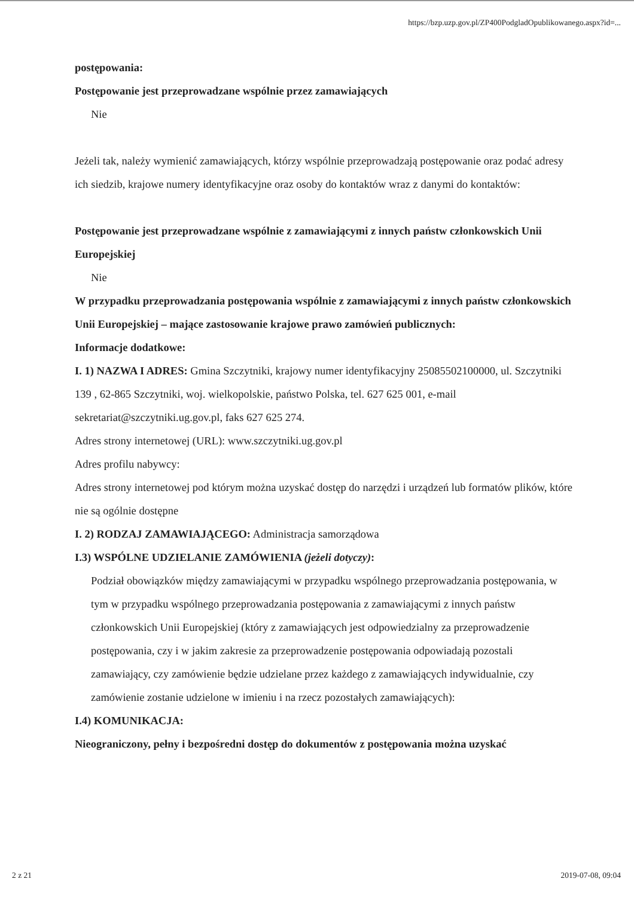https://bzp.uzp.gov.pl/ZP400PodgladOpublikowanego.aspx?id=...
postępowania:
Postępowanie jest przeprowadzane wspólnie przez zamawiających
Nie
Jeżeli tak, należy wymienić zamawiających, którzy wspólnie przeprowadzają postępowanie oraz podać adresy ich siedzib, krajowe numery identyfikacyjne oraz osoby do kontaktów wraz z danymi do kontaktów:
Postępowanie jest przeprowadzane wspólnie z zamawiającymi z innych państw członkowskich Unii Europejskiej
Nie
W przypadku przeprowadzania postępowania wspólnie z zamawiającymi z innych państw członkowskich Unii Europejskiej – mające zastosowanie krajowe prawo zamówień publicznych:
Informacje dodatkowe:
I. 1) NAZWA I ADRES: Gmina Szczytniki, krajowy numer identyfikacyjny 25085502100000, ul. Szczytniki 139 , 62-865 Szczytniki, woj. wielkopolskie, państwo Polska, tel. 627 625 001, e-mail sekretariat@szczytniki.ug.gov.pl, faks 627 625 274.
Adres strony internetowej (URL): www.szczytniki.ug.gov.pl
Adres profilu nabywcy:
Adres strony internetowej pod którym można uzyskać dostęp do narzędzi i urządzeń lub formatów plików, które nie są ogólnie dostępne
I. 2) RODZAJ ZAMAWIAJĄCEGO: Administracja samorządowa
I.3) WSPÓLNE UDZIELANIE ZAMÓWIENIA (jeżeli dotyczy):
Podział obowiązków między zamawiającymi w przypadku wspólnego przeprowadzania postępowania, w tym w przypadku wspólnego przeprowadzania postępowania z zamawiającymi z innych państw członkowskich Unii Europejskiej (który z zamawiających jest odpowiedzialny za przeprowadzenie postępowania, czy i w jakim zakresie za przeprowadzenie postępowania odpowiadają pozostali zamawiający, czy zamówienie będzie udzielane przez każdego z zamawiających indywidualnie, czy zamówienie zostanie udzielone w imieniu i na rzecz pozostałych zamawiających):
I.4) KOMUNIKACJA:
Nieograniczony, pełny i bezpośredni dostęp do dokumentów z postępowania można uzyskać
2 z 21 2019-07-08, 09:04